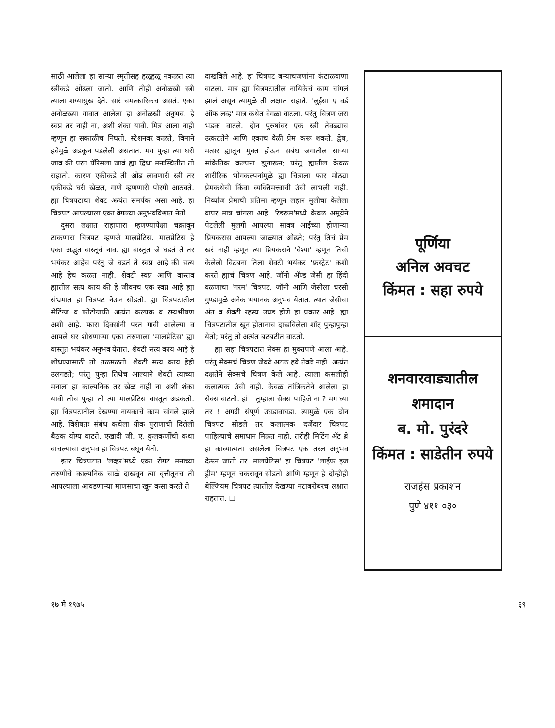साठी आलेला हा साऱ्या स्मृतीसह हळूहळू नकळत त्या स्त्रीकडे ओढला जातो. आणि तीही अनोळखी स्त्री त्याला शय्यासुख देते. सारं चमत्कारिकच असतं. एका अनोळख्या गावात आलेला हा अनोळखी अनुभव. हे स्वप्न तर नाही ना, अशी शंका यावी. मित्र आला नाही म्हणून हा सकाळीच निघतो. स्टेशनवर कळते, विमाने हवेमुळे अडकून पडलेली असतात. मग पुन्हा त्या घरी जाव की परत पॅरिसला जावं ह्या द्विधा मनःस्थितीत तो राहातो. कारण एकीकडे ती ओढ लावणारी स्त्री तर एकीकडे घरी खेळत, गाणे म्हणणारी पोरगी आठवते. ह्या चित्रपटाचा शेवट अत्यंत समर्पक असा आहे. हा चित्रपट आपल्याला एका वेगळ्या अनुभवविश्वात नेतो.
दुसरा लक्षात राहाणारा म्हणण्यापेक्षा चक्रावून टाकणारा चित्रपट म्हणजे मालप्रेटिस. मालप्रेटिस हे एका अद्भुत वास्तूचं नाव. ह्या वास्तुत जे घडतं ते तर भयंकर आहेच परंतु जे घडतं ते स्वप्न आहे की सत्य आहे हेच कळत नाही. शेवटी स्वप्न आणि वास्तव ह्यातील सत्य काय की हे जीवनच एक स्वप्न आहे ह्या संभ्रमात हा चित्रपट नेऊन सोडतो. ह्या चित्रपटातील सेटिंग्ज व फोटोग्राफी अत्यंत कल्पक व रम्यभीषण अशी आहे. फारा दिवसांनी परत गावी आलेल्या व आपले घर शोधणाऱ्या एका तरुणाला 'मालप्रेटिस' ह्या वास्तूत भयंकर अनुभव येतात. शेवटी सत्य काय आहे हे शोधण्यासाठी तो तळमळतो. शेवटी सत्य काय हेही उलगडते; परंतु पुन्हा तिथेच आल्याने शेवटी त्याच्या मनाला हा काल्पनिक तर खेळ नाही ना अशी शंका यावी तोच पुन्हा तो त्या मालप्रेटिस वास्तूत अडकतो. ह्या चित्रपटातील देखण्या नायकाचे काम चांगले झाले आहे. विशेषतः संबंध कथेला ग्रीक पुराणाची दिलेली बैठक योग्य वाटते. एखादी जी. ए. कुलकर्णींची कथा वाचल्याचा अनुभव हा चित्रपट बघून येतो.
इतर चित्रपटात 'लव्हर'मध्ये एका रोगट मनाच्या तरुणीचे काल्पनिक चाळे दाखवून त्या वृत्तीतूनच ती आपल्याला आवडणाऱ्या माणसाचा खून कसा करते ते
दाखविले आहे. हा चित्रपट बऱ्याचजणांना कंटाळवाणा वाटला. मात्र ह्या चित्रपटातील नायिकेचं काम चांगलं झालं असून त्यामुळे ती लक्षात राहाते. 'लुईसा ए वर्ड ऑफ लव्ह' मात्र कथेत वेगळा वाटला. परंतु चित्रण जरा भडक वाटले. दोन पुरुषांवर एक स्त्री तेवढ्याच उत्कटतेने आणि एकाच वेळी प्रेम करू शकते. द्वेष, मत्सर ह्यातून मुक्त होऊन सबंध जगातील साऱ्या सांकेतिक कल्पना झुगारून; परंतु ह्यातील केवळ शारीरिक भोगकल्पनांमुळे ह्या चित्राला फार मोठ्या प्रेमकथेची किंवा व्यक्तिमत्त्वाची उंची लाभली नाही. निर्व्याज प्रेमाची प्रतिमा म्हणून लहान मुलीचा केलेला वापर मात्र चांगला आहे. 'रेडरूम'मध्ये केवळ असूयेने पेटलेली मुलगी आपल्या सावत्र आईच्या होणाऱ्या प्रियकरास आपल्या जाळ्यात ओढते; परंतु तिचं प्रेम खरं नाही म्हणून त्या प्रियकराने 'वेश्या' म्हणून तिची केलेली विटंबना तिला शेवटी भयंकर 'फ्रस्ट्रेट' कशी करते ह्याचं चित्रण आहे. जॉनी अ‍ॅण्ड जेसी हा हिंदी वळणाचा 'गरम' चित्रपट. जॉनी आणि जेसीला चरसी गुण्डामुळे अनेक भयानक अनुभव येतात. त्यात जेसीचा अंत व शेवटी रहस्य उघड होणे हा प्रकार आहे. ह्या चित्रपटातील खून होतानाच दाखविलेला शॉट् पुन्हापुन्हा येतो; परंतु तो अत्यंत बटबटीत वाटतो.
ह्या सहा चित्रपटात सेक्स हा मुक्तपणे आला आहे. परंतु सेक्सचं चित्रण जेवढे अटळ हवे तेवढे नाही. अत्यंत दक्षतेने सेक्सचे चित्रण केले आहे. त्याला कसलीही कलात्मक उंची नाही. केवळ तांत्रिकतेने आलेला हा सेक्स वाटतो. हां ! तुम्हाला सेक्स पाहिजे ना ? मग घ्या तर ! अगदी संपूर्ण उघडावाघडा. त्यामुळे एक दोन चित्रपट सोडले तर कलात्मक दर्जेदार चित्रपट पाहिल्याचे समाधान मिळत नाही. तरीही मिटिंग अ‍ॅट ब्रे हा काव्यात्मता असलेला चित्रपट एक तरल अनुभव देऊन जातो तर 'मालप्रेटिस' हा चित्रपट 'लाईफ इज ड्रीम' म्हणून चकरावून सोडतो आणि म्हणून हे दोन्हीही बेल्जियम चित्रपट त्यातील देखण्या नटाबरोबरच लक्षात राहतात. ☐
पूर्णिया
अनिल अवचट
किंमत : सहा रुपये
शनवारवाड्यातील
शमादान
ब. मो. पुरंदरे
किंमत : साडेतीन रुपये
राजहंस प्रकाशन
पुणे ४११ ०३०
१७ मे १९७५ ३९